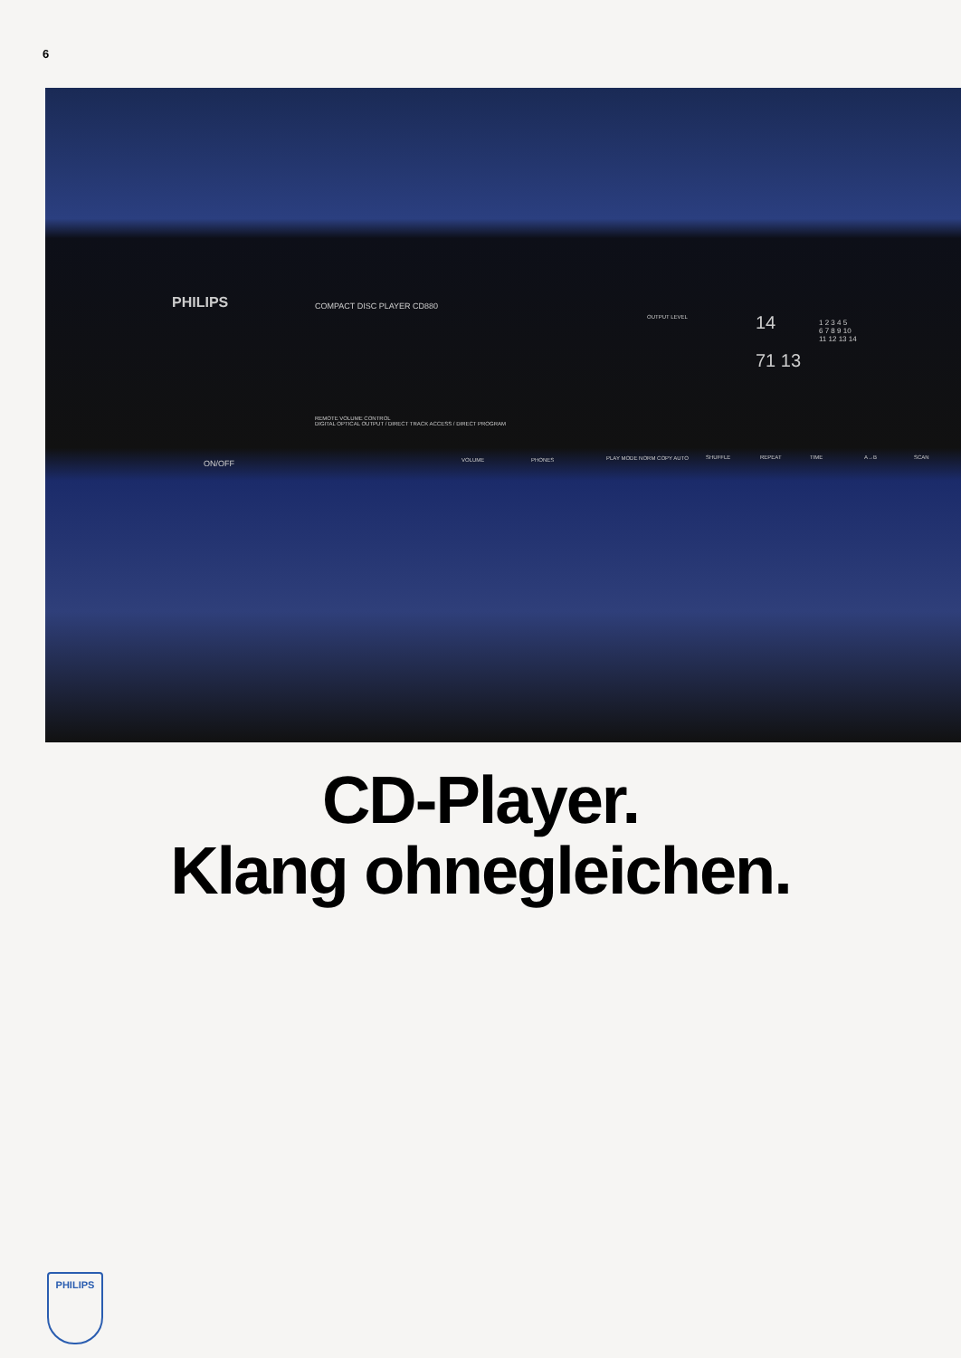6
PHILIPS COMPACT DISC PLAYER CD880
REMOTE VOLUME CONTROL
DIGITAL OPTICAL OUTPUT / DIRECT TRACK ACCESS / DIRECT PROGRAM
ON/OFF VOLUME PHONES PLAY MODE NORM COPY AUTO SHUFFLE REPEAT TIME A→B SCAN
14
71 13
OUTPUT LEVEL
1 2 3 4 5
6 7 8 9 10
11 12 13 14
CD-Player.
Klang ohnegleichen.
PHILIPS